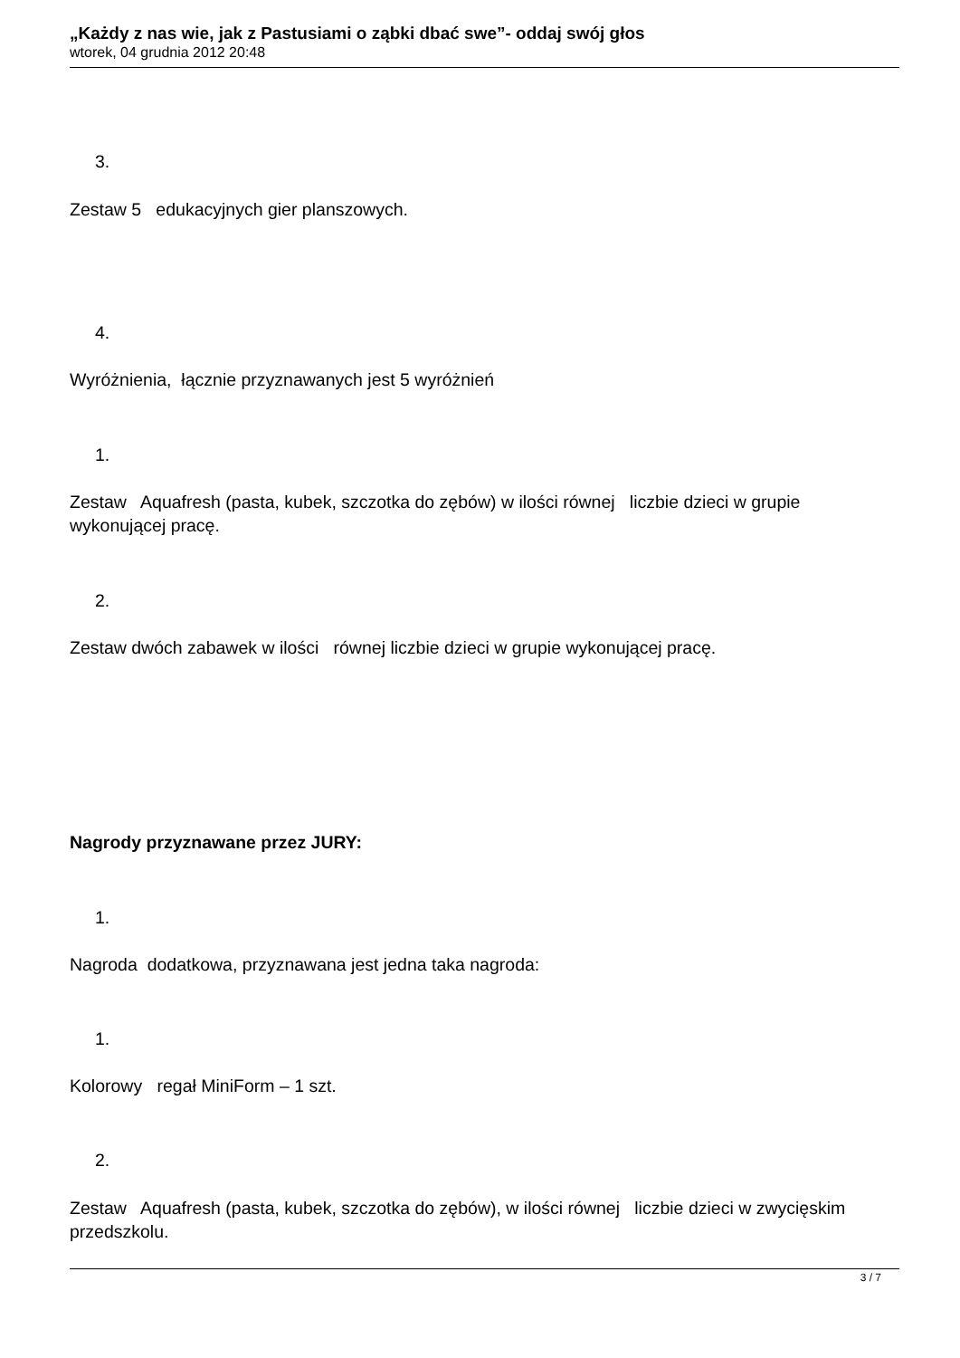„Każdy z nas wie, jak z Pastusiami o ząbki dbać swe”- oddaj swój głos
wtorek, 04 grudnia 2012 20:48
3.
Zestaw 5 edukacyjnych gier planszowych.
4.
Wyróżnienia, łącznie przyznawanych jest 5 wyróżnień
1.
Zestaw Aquafresh (pasta, kubek, szczotka do zębów) w ilości równej liczbie dzieci w grupie wykonującej pracę.
2.
Zestaw dwóch zabawek w ilości równej liczbie dzieci w grupie wykonującej pracę.
Nagrody przyznawane przez JURY:
1.
Nagroda dodatkowa, przyznawana jest jedna taka nagroda:
1.
Kolorowy regał MiniForm – 1 szt.
2.
Zestaw Aquafresh (pasta, kubek, szczotka do zębów), w ilości równej liczbie dzieci w zwycięskim przedszkolu.
3 / 7